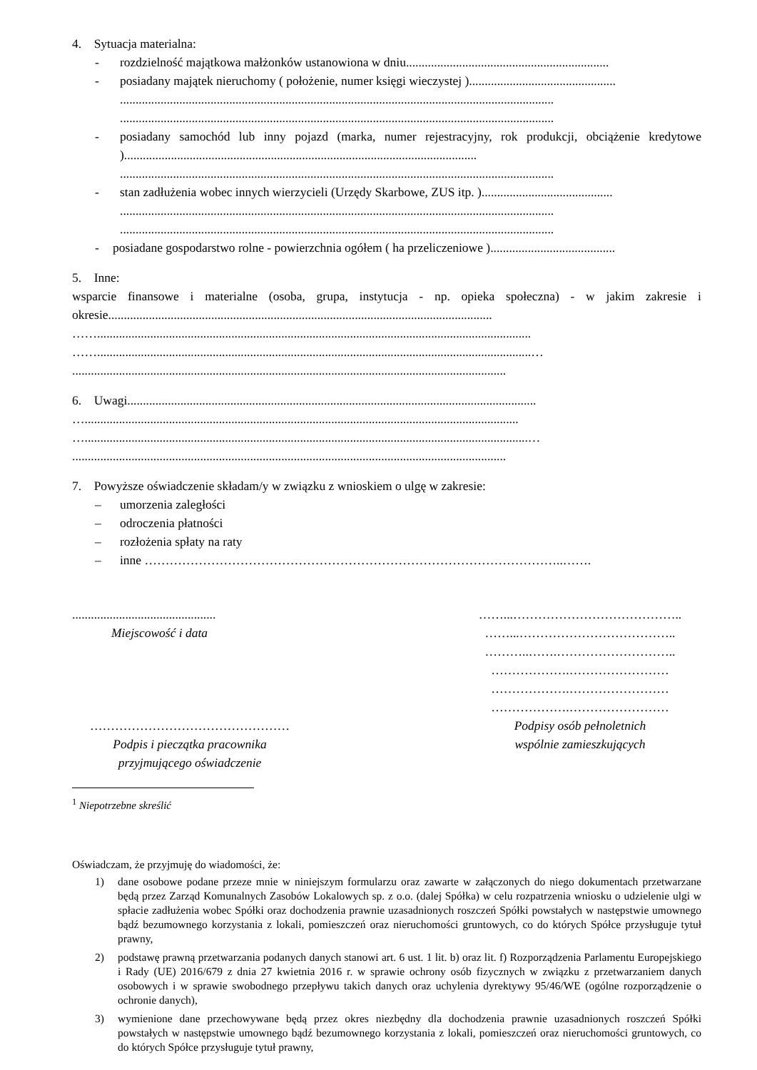4. Sytuacja materialna:
- rozdzielność majątkowa małżonków ustanowiona w dniu.................................................................
- posiadany majątek nieruchomy ( położenie, numer księgi wieczystej )...............................................
...........................................................................................................................................
...........................................................................................................................................
- posiadany samochód lub inny pojazd (marka, numer rejestracyjny, rok produkcji, obciążenie kredytowe ).................................................................................................................
...........................................................................................................................................
- stan zadłużenia wobec innych wierzycieli (Urzędy Skarbowe, ZUS itp. )..........................................
...........................................................................................................................................
...........................................................................................................................................
- posiadane gospodarstwo rolne - powierzchnia ogółem ( ha przeliczeniowe )........................................
5. Inne:
wsparcie finansowe i materialne (osoba, grupa, instytucja - np. opieka społeczna) - w jakim zakresie i okresie...........................................................................................................................
……...........................................................................................................................................
……...........................................................................................................................................…
...........................................................................................................................................
6. Uwagi...................................................................................................................................
…...........................................................................................................................................
…..............................................................................................................................................…
...........................................................................................................................................
7. Powyższe oświadczenie składam/y w związku z wnioskiem o ulgę w zakresie:
– umorzenia zaległości
– odroczenia płatności
– rozłożenia spłaty na raty
– inne ………………………………………………………………………………………..…….
..............................................
Miejscowość i data
……...…………………………………..
……...………………………………..
………..…….………………………..
……………….……………………
……………….……………………
……………….……………………
…………………………………………
Podpis i pieczątka pracownika
przyjmującego oświadczenie
Podpisy osób pełnoletnich
wspólnie zamieszkujących
<sup>1</sup> Niepotrzebne skreślić
Oświadczam, że przyjmuję do wiadomości, że:
1) dane osobowe podane przeze mnie w niniejszym formularzu oraz zawarte w załączonych do niego dokumentach przetwarzane będą przez Zarząd Komunalnych Zasobów Lokalowych sp. z o.o. (dalej Spółka) w celu rozpatrzenia wniosku o udzielenie ulgi w spłacie zadłużenia wobec Spółki oraz dochodzenia prawnie uzasadnionych roszczeń Spółki powstałych w następstwie umownego bądź bezumownego korzystania z lokali, pomieszczeń oraz nieruchomości gruntowych, co do których Spółce przysługuje tytuł prawny,
2) podstawę prawną przetwarzania podanych danych stanowi art. 6 ust. 1 lit. b) oraz lit. f) Rozporządzenia Parlamentu Europejskiego i Rady (UE) 2016/679 z dnia 27 kwietnia 2016 r. w sprawie ochrony osób fizycznych w związku z przetwarzaniem danych osobowych i w sprawie swobodnego przepływu takich danych oraz uchylenia dyrektywy 95/46/WE (ogólne rozporządzenie o ochronie danych),
3) wymienione dane przechowywane będą przez okres niezbędny dla dochodzenia prawnie uzasadnionych roszczeń Spółki powstałych w następstwie umownego bądź bezumownego korzystania z lokali, pomieszczeń oraz nieruchomości gruntowych, co do których Spółce przysługuje tytuł prawny,